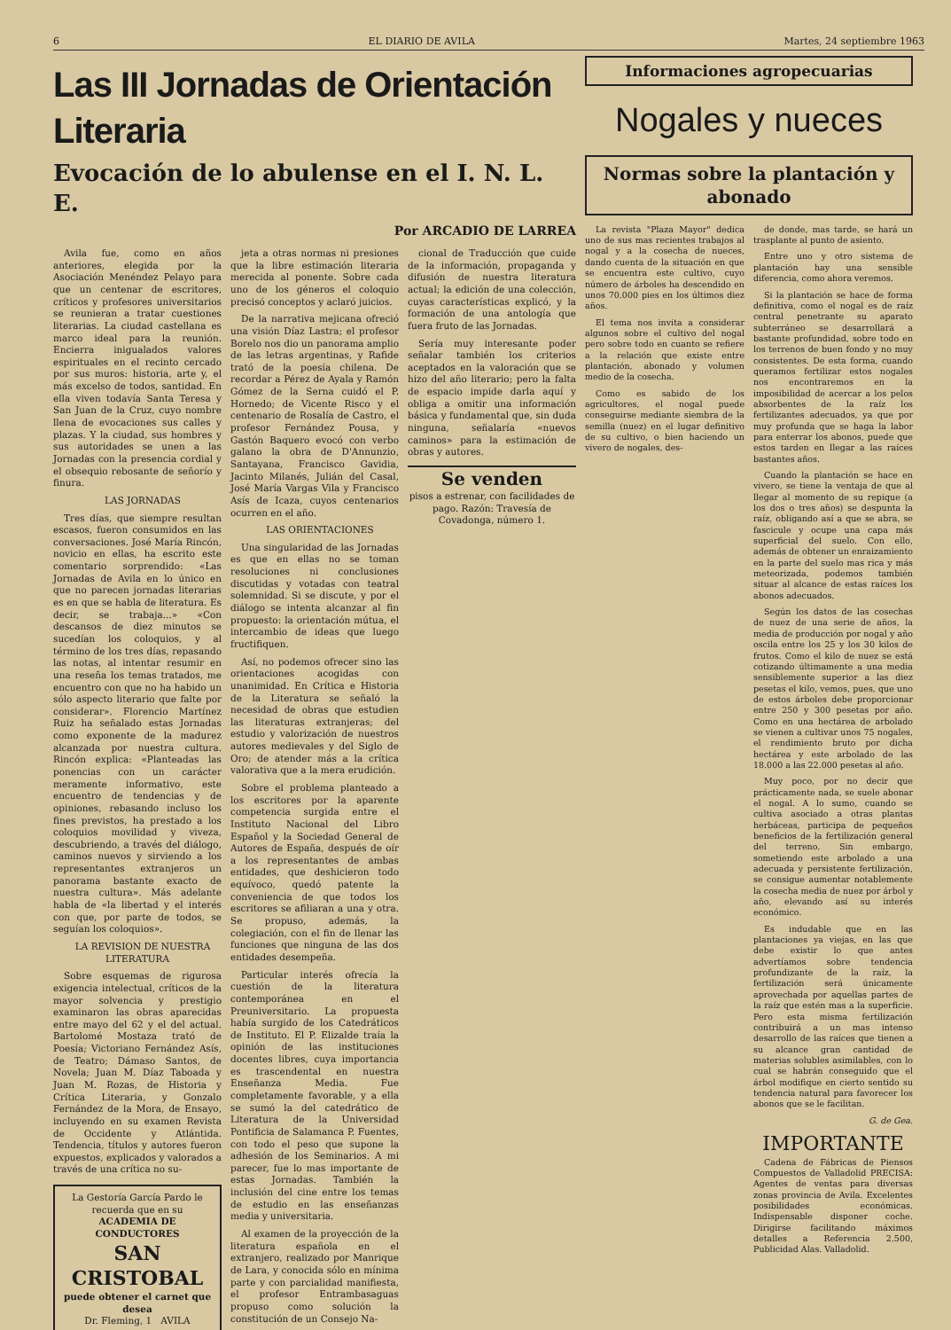6 EL DIARIO DE AVILA Martes, 24 septiembre 1963
Las III Jornadas de Orientación Literaria
Evocación de lo abulense en el I. N. L. E.
Por ARCADIO DE LARREA
Avila fue, como en años anteriores, elegida por la Asociación Menéndez Pelayo para que un centenar de escritores, críticos y profesores universitarios se reunieran a tratar cuestiones literarias. La ciudad castellana es marco ideal para la reunión. Encierra inigualados valores espirituales en el recinto cercado por sus muros: historia, arte y, el más excelso de todos, santidad. En ella viven todavía Santa Teresa y San Juan de la Cruz, cuyo nombre llena de evocaciones sus calles y plazas. Y la ciudad, sus hombres y sus autoridades se unen a las Jornadas con la presencia cordial y el obsequio rebosante de señorío y finura.
LAS JORNADAS
Tres días, que siempre resultan escasos, fueron consumidos en las conversaciones. José María Rincón, novicio en ellas, ha escrito este comentario sorprendido: «Las Jornadas de Avila en lo único en que no parecen jornadas literarias es en que se habla de literatura. Es decir, se trabaja...» «Con descansos de diez minutos se sucedían los coloquios, y al término de los tres días, repasando las notas, al intentar resumir en una reseña los temas tratados, me encuentro con que no ha habido un sólo aspecto literario que falte por considerar». Florencio Martínez Ruiz ha señalado estas Jornadas como exponente de la madurez alcanzada por nuestra cultura. Rincón explica: «Planteadas las ponencias con un carácter meramente informativo, este encuentro de tendencias y de opiniones, rebasando incluso los fines previstos, ha prestado a los coloquios movilidad y viveza, descubriendo, a través del diálogo, caminos nuevos y sirviendo a los representantes extranjeros un panorama bastante exacto de nuestra cultura». Más adelante habla de «la libertad y el interés con que, por parte de todos, se seguían los coloquios».
LA REVISION DE NUESTRA LITERATURA
Sobre esquemas de rigurosa exigencia intelectual, críticos de la mayor solvencia y prestigio examinaron las obras aparecidas entre mayo del 62 y el del actual. Bartolomé Mostaza trató de Poesía; Victoriano Fernández Asís, de Teatro; Dámaso Santos, de Novela; Juan M. Díaz Taboada y Juan M. Rozas, de Historia y Crítica Literaria, y Gonzalo Fernández de la Mora, de Ensayo, incluyendo en su examen Revista de Occidente y Atlántida. Tendencia, títulos y autores fueron expuestos, explicados y valorados a través de una crítica no su-
La Gestoría García Pardo le recuerda que en su
ACADEMIA DE CONDUCTORES
SAN CRISTOBAL
puede obtener el carnet que desea
Dr. Fleming, 1 AVILA
jeta a otras normas ni presiones que la libre estimación literaria merecida al ponente. Sobre cada uno de los géneros el coloquio precisó conceptos y aclaró juicios.
De la narrativa mejicana ofreció una visión Díaz Lastra; el profesor Borelo nos dio un panorama amplio de las letras argentinas, y Rafide trató de la poesía chilena. De recordar a Pérez de Ayala y Ramón Gómez de la Serna cuidó el P. Hornedo; de Vicente Risco y el centenario de Rosalía de Castro, el profesor Fernández Pousa, y Gastón Baquero evocó con verbo galano la obra de D'Annunzio, Santayana, Francisco Gavidia, Jacinto Milanés, Julián del Casal, José María Vargas Vila y Francisco Asís de Icaza, cuyos centenarios ocurren en el año.
LAS ORIENTACIONES
Una singularidad de las Jornadas es que en ellas no se toman resoluciones ni conclusiones discutidas y votadas con teatral solemnidad. Si se discute, y por el diálogo se intenta alcanzar al fin propuesto: la orientación mútua, el intercambio de ideas que luego fructifiquen.
Así, no podemos ofrecer sino las orientaciones acogidas con unanimidad. En Crítica e Historia de la Literatura se señaló la necesidad de obras que estudien las literaturas extranjeras; del estudio y valorización de nuestros autores medievales y del Siglo de Oro; de atender más a la crítica valorativa que a la mera erudición.
Sobre el problema planteado a los escritores por la aparente competencia surgida entre el Instituto Nacional del Libro Español y la Sociedad General de Autores de España, después de oír a los representantes de ambas entidades, que deshicieron todo equívoco, quedó patente la conveniencia de que todos los escritores se afiliaran a una y otra. Se propuso, además, la colegiación, con el fin de llenar las funciones que ninguna de las dos entidades desempeña.
Particular interés ofrecía la cuestión de la literatura contemporánea en el Preuniversitario. La propuesta había surgido de los Catedráticos de Instituto. El P. Elizalde traía la opinión de las instituciones docentes libres, cuya importancia es trascendental en nuestra Enseñanza Media. Fue completamente favorable, y a ella se sumó la del catedrático de Literatura de la Universidad Pontificia de Salamanca P. Fuentes, con todo el peso que supone la adhesión de los Seminarios. A mi parecer, fue lo mas importante de estas Jornadas. También la inclusión del cine entre los temas de estudio en las enseñanzas media y universitaria.
Al examen de la proyección de la literatura española en el extranjero, realizado por Manrique de Lara, y conocida sólo en mínima parte y con parcialidad manifiesta, el profesor Entrambasaguas propuso como solución la constitución de un Consejo Na-
cional de Traducción que cuide de la información, propaganda y difusión de nuestra literatura actual; la edición de una colección, cuyas características explicó, y la formación de una antología que fuera fruto de las Jornadas.
Sería muy interesante poder señalar también los criterios aceptados en la valoración que se hizo del año literario; pero la falta de espacio impide darla aquí y obliga a omitir una información básica y fundamental que, sin duda ninguna, señalaría «nuevos caminos» para la estimación de obras y autores.
Se venden
pisos a estrenar, con facilidades de pago. Razón: Travesía de Covadonga, número 1.
Informaciones agropecuarias
Nogales y nueces
Normas sobre la plantación y abonado
La revista "Plaza Mayor" dedica uno de sus mas recientes trabajos al nogal y a la cosecha de nueces, dando cuenta de la situación en que se encuentra este cultivo, cuyo número de árboles ha descendido en unos 70.000 pies en los últimos diez años.
El tema nos invita a considerar algunos sobre el cultivo del nogal pero sobre todo en cuanto se refiere a la relación que existe entre plantación, abonado y volumen medio de la cosecha.
Como es sabido de los agricultores, el nogal puede conseguirse mediante siembra de la semilla (nuez) en el lugar definitivo de su cultivo, o bien haciendo un vivero de nogales, des-
de donde, mas tarde, se hará un trasplante al punto de asiento.
Entre uno y otro sistema de plantación hay una sensible diferencia, como ahora veremos.
Si la plantación se hace de forma definitiva, como el nogal es de raíz central penetrante su aparato subterráneo se desarrollará a bastante profundidad, sobre todo en los terrenos de buen fondo y no muy consistentes. De esta forma, cuando queramos fertilizar estos nogales nos encontraremos en la imposibilidad de acercar a los pelos absorbentes de la raíz los fertilizantes adecuados, ya que por muy profunda que se haga la labor para enterrar los abonos, puede que estos tarden en llegar a las raíces bastantes años.
Cuando la plantación se hace en vivero, se tiene la ventaja de que al llegar al momento de su repique (a los dos o tres años) se despunta la raíz, obligando así a que se abra, se fascicule y ocupe una capa más superficial del suelo. Con ello, además de obtener un enraizamiento en la parte del suelo mas rica y más meteorizada, podemos también situar al alcance de estas raíces los abonos adecuados.
Según los datos de las cosechas de nuez de una serie de años, la media de producción por nogal y año oscila entre los 25 y los 30 kilos de frutos. Como el kilo de nuez se está cotizando últimamente a una media sensiblemente superior a las diez pesetas el kilo, vemos, pues, que uno de estos árboles debe proporcionar entre 250 y 300 pesetas por año. Como en una hectárea de arbolado se vienen a cultivar unos 75 nogales, el rendimiento bruto por dicha hectárea y este arbolado de las 18.000 a las 22.000 pesetas al año.
Muy poco, por no decir que prácticamente nada, se suele abonar el nogal. A lo sumo, cuando se cultiva asociado a otras plantas herbáceas, participa de pequeños beneficios de la fertilización general del terreno. Sin embargo, sometiendo este arbolado a una adecuada y persistente fertilización, se consigue aumentar notablemente la cosecha media de nuez por árbol y año, elevando así su interés económico.
Es indudable que en las plantaciones ya viejas, en las que debe existir lo que antes advertíamos sobre tendencia profundizante de la raíz, la fertilización será únicamente aprovechada por aquellas partes de la raíz que estén mas a la superficie. Pero esta misma fertilización contribuirá a un mas intenso desarrollo de las raíces que tienen a su alcance gran cantidad de materias solubles asimilables, con lo cual se habrán conseguido que el árbol modifique en cierto sentido su tendencia natural para favorecer los abonos que se le facilitan.
G. de Gea.
IMPORTANTE
Cadena de Fábricas de Piensos Compuestos de Valladolid PRECISA: Agentes de ventas para diversas zonas provincia de Avila. Excelentes posibilidades económicas. Indispensable disponer coche. Dirigirse facilitando máximos detalles a Referencia 2.500, Publicidad Alas. Valladolid.